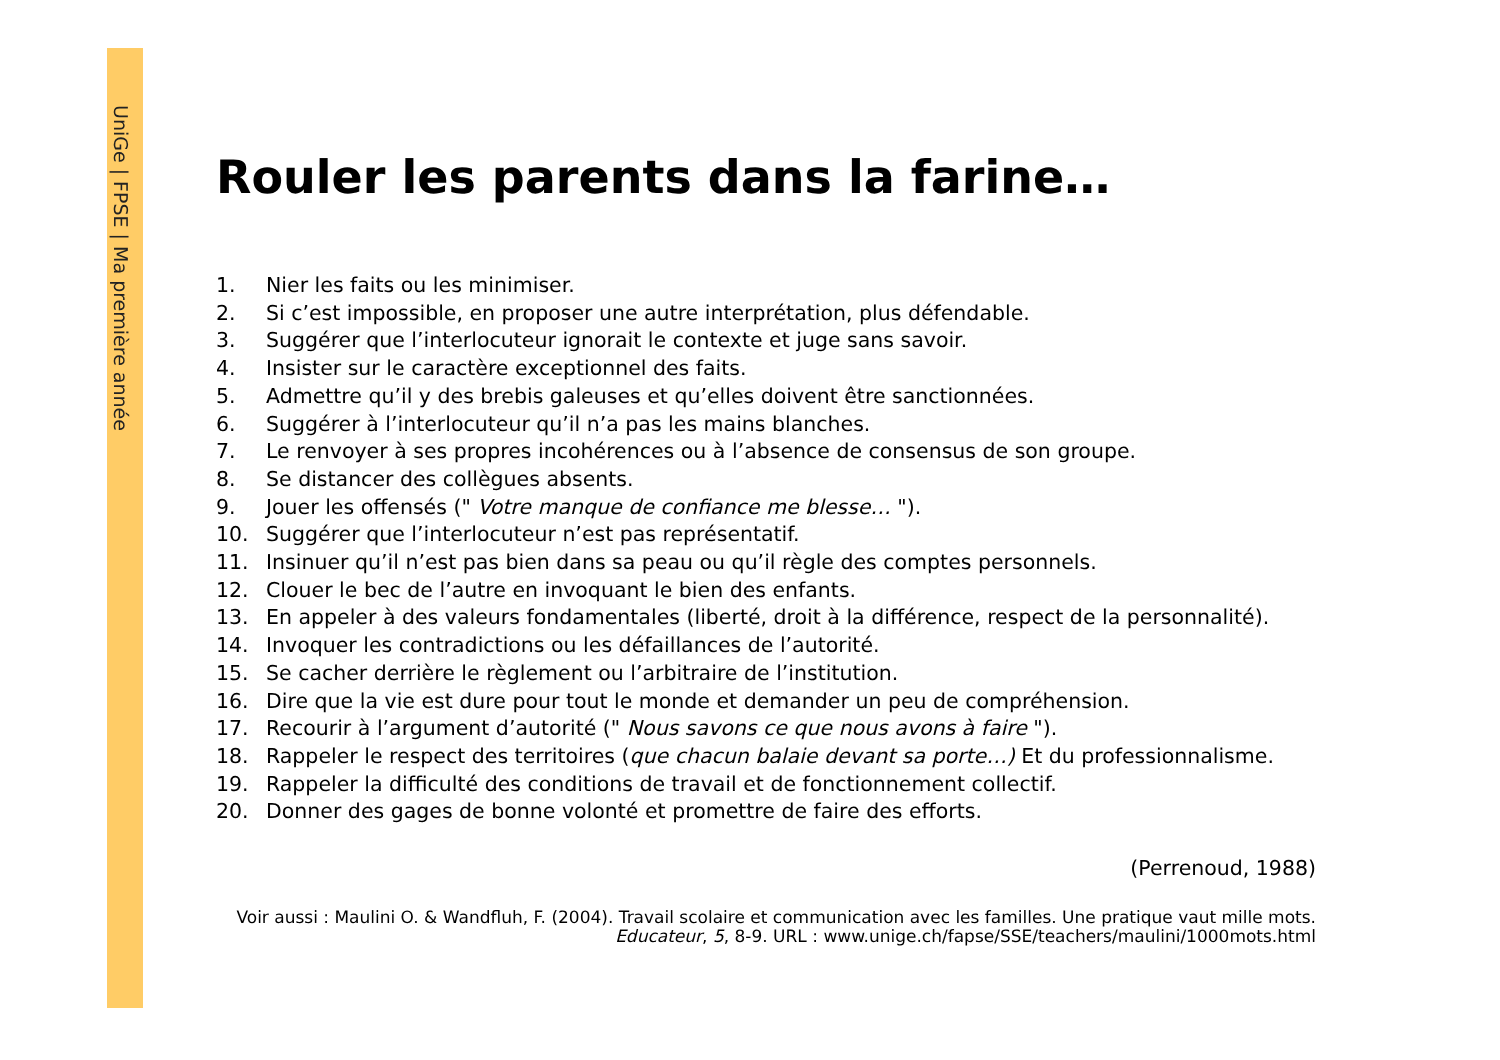UniGe | FPSE | Ma première année
Rouler les parents dans la farine…
1. Nier les faits ou les minimiser.
2. Si c’est impossible, en proposer une autre interprétation, plus défendable.
3. Suggérer que l’interlocuteur ignorait le contexte et juge sans savoir.
4. Insister sur le caractère exceptionnel des faits.
5. Admettre qu’il y des brebis galeuses et qu’elles doivent être sanctionnées.
6. Suggérer à l’interlocuteur qu’il n’a pas les mains blanches.
7. Le renvoyer à ses propres incohérences ou à l’absence de consensus de son groupe.
8. Se distancer des collègues absents.
9. Jouer les offensés (" Votre manque de confiance me blesse… ").
10. Suggérer que l’interlocuteur n’est pas représentatif.
11. Insinuer qu’il n’est pas bien dans sa peau ou qu’il règle des comptes personnels.
12. Clouer le bec de l’autre en invoquant le bien des enfants.
13. En appeler à des valeurs fondamentales (liberté, droit à la différence, respect de la personnalité).
14. Invoquer les contradictions ou les défaillances de l’autorité.
15. Se cacher derrière le règlement ou l’arbitraire de l’institution.
16. Dire que la vie est dure pour tout le monde et demander un peu de compréhension.
17. Recourir à l’argument d’autorité (" Nous savons ce que nous avons à faire ").
18. Rappeler le respect des territoires (que chacun balaie devant sa porte…) Et du professionnalisme.
19. Rappeler la difficulté des conditions de travail et de fonctionnement collectif.
20. Donner des gages de bonne volonté et promettre de faire des efforts.
(Perrenoud, 1988)
Voir aussi : Maulini O. & Wandfluh, F. (2004). Travail scolaire et communication avec les familles. Une pratique vaut mille mots. Educateur, 5, 8-9. URL : www.unige.ch/fapse/SSE/teachers/maulini/1000mots.html